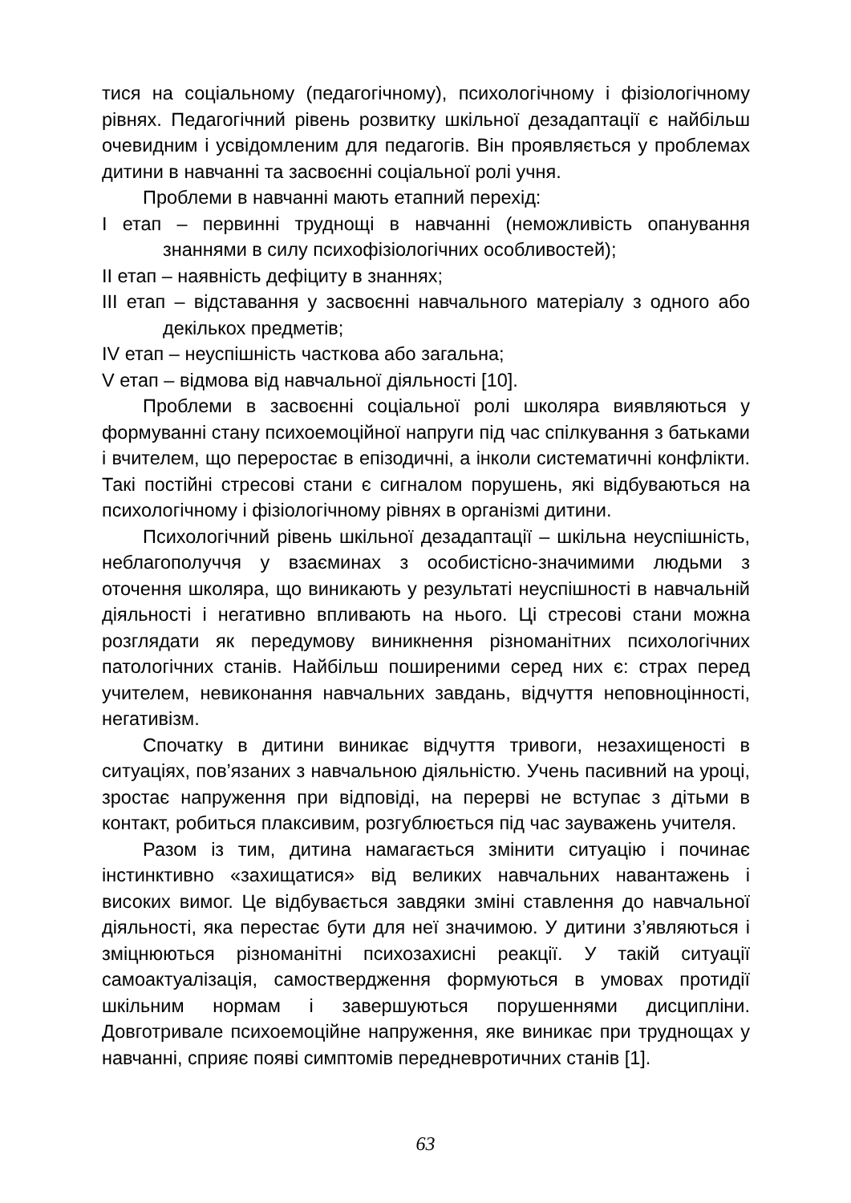тися на соціальному (педагогічному), психологічному і фізіологічному рівнях. Педагогічний рівень розвитку шкільної дезадаптації є найбільш очевидним і усвідомленим для педагогів. Він проявляється у проблемах дитини в навчанні та засвоєнні соціальної ролі учня.
Проблеми в навчанні мають етапний перехід:
I етап – первинні труднощі в навчанні (неможливість опанування знаннями в силу психофізіологічних особливостей);
II етап – наявність дефіциту в знаннях;
III етап – відставання у засвоєнні навчального матеріалу з одного або декількох предметів;
IV етап – неуспішність часткова або загальна;
V етап – відмова від навчальної діяльності [10].
Проблеми в засвоєнні соціальної ролі школяра виявляються у формуванні стану психоемоційної напруги під час спілкування з батьками і вчителем, що переростає в епізодичні, а інколи систематичні конфлікти. Такі постійні стресові стани є сигналом порушень, які відбуваються на психологічному і фізіологічному рівнях в організмі дитини.
Психологічний рівень шкільної дезадаптації – шкільна неуспішність, неблагополуччя у взаєминах з особистісно-значимими людьми з оточення школяра, що виникають у результаті неуспішності в навчальній діяльності і негативно впливають на нього. Ці стресові стани можна розглядати як передумову виникнення різноманітних психологічних патологічних станів. Найбільш поширеними серед них є: страх перед учителем, невиконання навчальних завдань, відчуття неповноцінності, негативізм.
Спочатку в дитини виникає відчуття тривоги, незахищеності в ситуаціях, пов’язаних з навчальною діяльністю. Учень пасивний на уроці, зростає напруження при відповіді, на перерві не вступає з дітьми в контакт, робиться плаксивим, розгублюється під час зауважень учителя.
Разом із тим, дитина намагається змінити ситуацію і починає інстинктивно «захищатися» від великих навчальних навантажень і високих вимог. Це відбувається завдяки зміні ставлення до навчальної діяльності, яка перестає бути для неї значимою. У дитини з’являються і зміцнюються різноманітні психозахисні реакції. У такій ситуації самоактуалізація, самоствердження формуються в умовах протидії шкільним нормам і завершуються порушеннями дисципліни. Довготривале психоемоційне напруження, яке виникає при труднощах у навчанні, сприяє появі симптомів передневротичних станів [1].
63